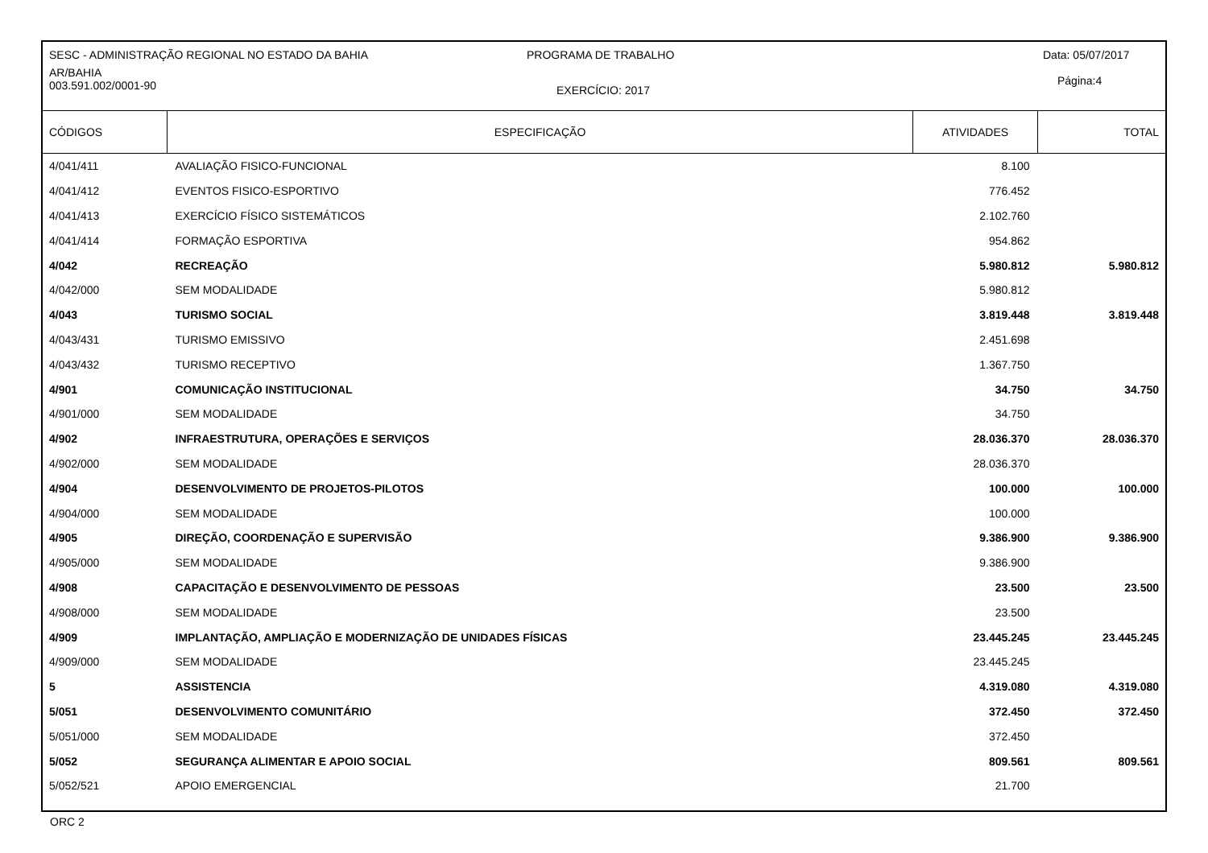SESC - ADMINISTRAÇÃO REGIONAL NO ESTADO DA BAHIA
PROGRAMA DE TRABALHO Data: 05/07/2017
AR/BAHIA
003.591.002/0001-90
EXERCÍCIO: 2017
Página:4
| CÓDIGOS | ESPECIFICAÇÃO | ATIVIDADES | TOTAL |
| --- | --- | --- | --- |
| 4/041/411 | AVALIAÇÃO FISICO-FUNCIONAL | 8.100 | |
| 4/041/412 | EVENTOS FISICO-ESPORTIVO | 776.452 | |
| 4/041/413 | EXERCÍCIO FÍSICO SISTEMÁTICOS | 2.102.760 | |
| 4/041/414 | FORMAÇÃO ESPORTIVA | 954.862 | |
| 4/042 | RECREAÇÃO | 5.980.812 | 5.980.812 |
| 4/042/000 | SEM MODALIDADE | 5.980.812 | |
| 4/043 | TURISMO SOCIAL | 3.819.448 | 3.819.448 |
| 4/043/431 | TURISMO EMISSIVO | 2.451.698 | |
| 4/043/432 | TURISMO RECEPTIVO | 1.367.750 | |
| 4/901 | COMUNICAÇÃO INSTITUCIONAL | 34.750 | 34.750 |
| 4/901/000 | SEM MODALIDADE | 34.750 | |
| 4/902 | INFRAESTRUTURA, OPERAÇÕES E SERVIÇOS | 28.036.370 | 28.036.370 |
| 4/902/000 | SEM MODALIDADE | 28.036.370 | |
| 4/904 | DESENVOLVIMENTO DE PROJETOS-PILOTOS | 100.000 | 100.000 |
| 4/904/000 | SEM MODALIDADE | 100.000 | |
| 4/905 | DIREÇÃO, COORDENAÇÃO E SUPERVISÃO | 9.386.900 | 9.386.900 |
| 4/905/000 | SEM MODALIDADE | 9.386.900 | |
| 4/908 | CAPACITAÇÃO E DESENVOLVIMENTO DE PESSOAS | 23.500 | 23.500 |
| 4/908/000 | SEM MODALIDADE | 23.500 | |
| 4/909 | IMPLANTAÇÃO, AMPLIAÇÃO E MODERNIZAÇÃO DE UNIDADES FÍSICAS | 23.445.245 | 23.445.245 |
| 4/909/000 | SEM MODALIDADE | 23.445.245 | |
| 5 | ASSISTENCIA | 4.319.080 | 4.319.080 |
| 5/051 | DESENVOLVIMENTO COMUNITÁRIO | 372.450 | 372.450 |
| 5/051/000 | SEM MODALIDADE | 372.450 | |
| 5/052 | SEGURANÇA ALIMENTAR E APOIO SOCIAL | 809.561 | 809.561 |
| 5/052/521 | APOIO EMERGENCIAL | 21.700 | |
ORC 2